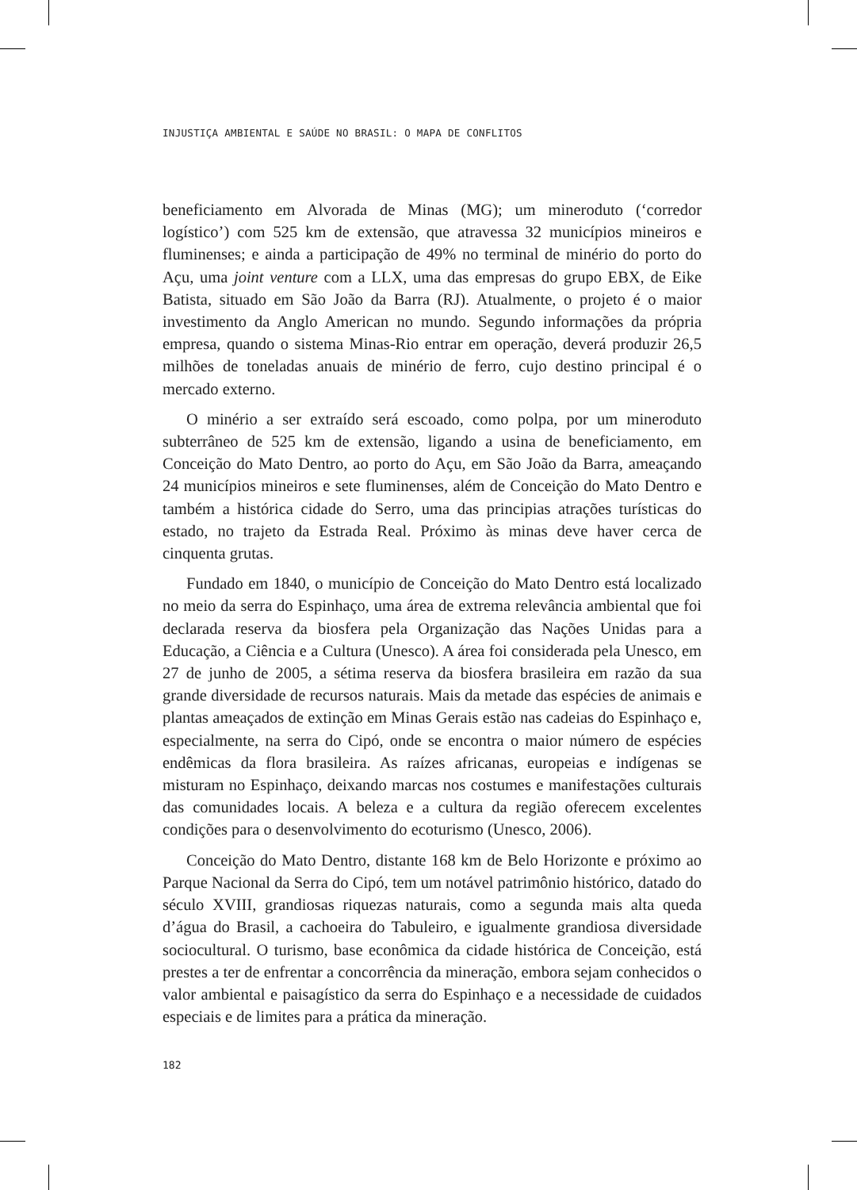INJUSTIÇA AMBIENTAL E SAÚDE NO BRASIL: O MAPA DE CONFLITOS
beneficiamento em Alvorada de Minas (MG); um mineroduto (‘corredor logístico’) com 525 km de extensão, que atravessa 32 municípios mineiros e fluminenses; e ainda a participação de 49% no terminal de minério do porto do Açu, uma joint venture com a LLX, uma das empresas do grupo EBX, de Eike Batista, situado em São João da Barra (RJ). Atualmente, o projeto é o maior investimento da Anglo American no mundo. Segundo informações da própria empresa, quando o sistema Minas-Rio entrar em operação, deverá produzir 26,5 milhões de toneladas anuais de minério de ferro, cujo destino principal é o mercado externo.
O minério a ser extraído será escoado, como polpa, por um mineroduto subterrâneo de 525 km de extensão, ligando a usina de beneficiamento, em Conceição do Mato Dentro, ao porto do Açu, em São João da Barra, ameaçando 24 municípios mineiros e sete fluminenses, além de Conceição do Mato Dentro e também a histórica cidade do Serro, uma das principias atrações turísticas do estado, no trajeto da Estrada Real. Próximo às minas deve haver cerca de cinquenta grutas.
Fundado em 1840, o município de Conceição do Mato Dentro está localizado no meio da serra do Espinhaço, uma área de extrema relevância ambiental que foi declarada reserva da biosfera pela Organização das Nações Unidas para a Educação, a Ciência e a Cultura (Unesco). A área foi considerada pela Unesco, em 27 de junho de 2005, a sétima reserva da biosfera brasileira em razão da sua grande diversidade de recursos naturais. Mais da metade das espécies de animais e plantas ameaçados de extinção em Minas Gerais estão nas cadeias do Espinhaço e, especialmente, na serra do Cipó, onde se encontra o maior número de espécies endêmicas da flora brasileira. As raízes africanas, europeias e indígenas se misturam no Espinhaço, deixando marcas nos costumes e manifestações culturais das comunidades locais. A beleza e a cultura da região oferecem excelentes condições para o desenvolvimento do ecoturismo (Unesco, 2006).
Conceição do Mato Dentro, distante 168 km de Belo Horizonte e próximo ao Parque Nacional da Serra do Cipó, tem um notável patrimônio histórico, datado do século XVIII, grandiosas riquezas naturais, como a segunda mais alta queda d’água do Brasil, a cachoeira do Tabuleiro, e igualmente grandiosa diversidade sociocultural. O turismo, base econômica da cidade histórica de Conceição, está prestes a ter de enfrentar a concorrência da mineração, embora sejam conhecidos o valor ambiental e paisagístico da serra do Espinhaço e a necessidade de cuidados especiais e de limites para a prática da mineração.
182